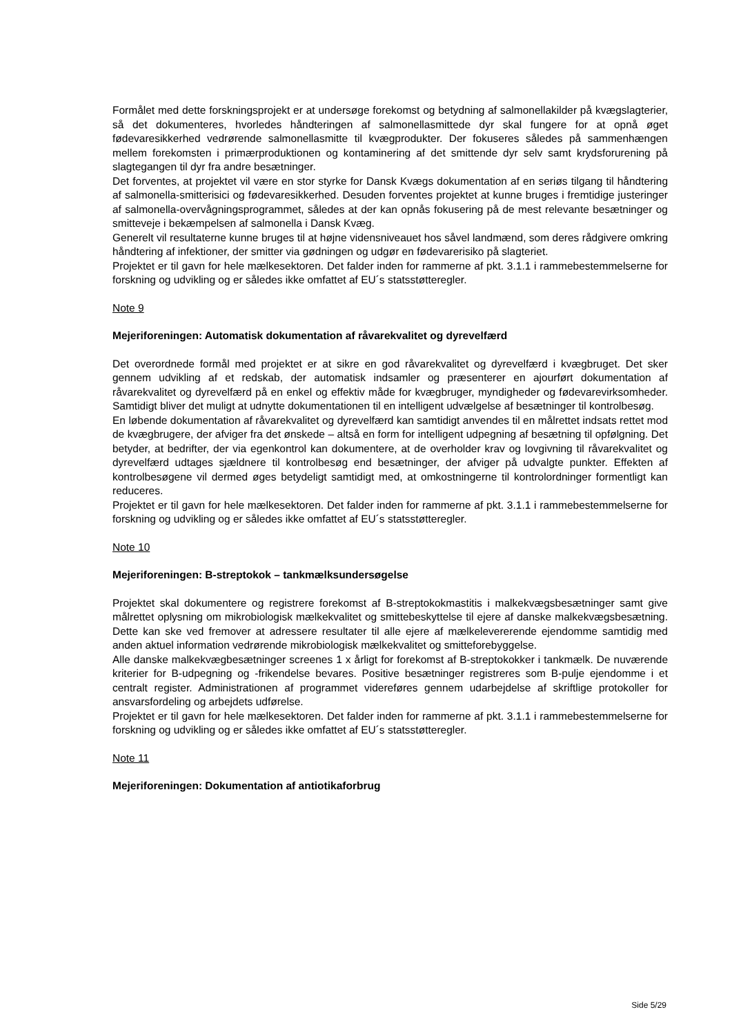Formålet med dette forskningsprojekt er at undersøge forekomst og betydning af salmonellakilder på kvægslagterier, så det dokumenteres, hvorledes håndteringen af salmonellasmittede dyr skal fungere for at opnå øget fødevaresikkerhed vedrørende salmonellasmitte til kvægprodukter. Der fokuseres således på sammenhængen mellem forekomsten i primærproduktionen og kontaminering af det smittende dyr selv samt krydsforurening på slagtegangen til dyr fra andre besætninger.
Det forventes, at projektet vil være en stor styrke for Dansk Kvægs dokumentation af en seriøs tilgang til håndtering af salmonella-smitterisici og fødevaresikkerhed. Desuden forventes projektet at kunne bruges i fremtidige justeringer af salmonella-overvågningsprogrammet, således at der kan opnås fokusering på de mest relevante besætninger og smitteveje i bekæmpelsen af salmonella i Dansk Kvæg.
Generelt vil resultaterne kunne bruges til at højne vidensniveauet hos såvel landmænd, som deres rådgivere omkring håndtering af infektioner, der smitter via gødningen og udgør en fødevarerisiko på slagteriet.
Projektet er til gavn for hele mælkesektoren. Det falder inden for rammerne af pkt. 3.1.1 i rammebestemmelserne for forskning og udvikling og er således ikke omfattet af EU´s statsstøtteregler.
Note 9
Mejeriforeningen: Automatisk dokumentation af råvarekvalitet og dyrevelfærd
Det overordnede formål med projektet er at sikre en god råvarekvalitet og dyrevelfærd i kvægbruget. Det sker gennem udvikling af et redskab, der automatisk indsamler og præsenterer en ajourført dokumentation af råvarekvalitet og dyrevelfærd på en enkel og effektiv måde for kvægbruger, myndigheder og fødevarevirksomheder. Samtidigt bliver det muligt at udnytte dokumentationen til en intelligent udvælgelse af besætninger til kontrolbesøg.
En løbende dokumentation af råvarekvalitet og dyrevelfærd kan samtidigt anvendes til en målrettet indsats rettet mod de kvægbrugere, der afviger fra det ønskede – altså en form for intelligent udpegning af besætning til opfølgning. Det betyder, at bedrifter, der via egenkontrol kan dokumentere, at de overholder krav og lovgivning til råvarekvalitet og dyrevelfærd udtages sjældnere til kontrolbesøg end besætninger, der afviger på udvalgte punkter. Effekten af kontrolbesøgene vil dermed øges betydeligt samtidigt med, at omkostningerne til kontrolordninger formentligt kan reduceres.
Projektet er til gavn for hele mælkesektoren. Det falder inden for rammerne af pkt. 3.1.1 i rammebestemmelserne for forskning og udvikling og er således ikke omfattet af EU´s statsstøtteregler.
Note 10
Mejeriforeningen: B-streptokok – tankmælksundersøgelse
Projektet skal dokumentere og registrere forekomst af B-streptokokmastitis i malkekvægsbesætninger samt give målrettet oplysning om mikrobiologisk mælkekvalitet og smittebeskyttelse til ejere af danske malkekvægsbesætning. Dette kan ske ved fremover at adressere resultater til alle ejere af mælkelevererende ejendomme samtidig med anden aktuel information vedrørende mikrobiologisk mælkekvalitet og smitteforebyggelse.
Alle danske malkekvægbesætninger screenes 1 x årligt for forekomst af B-streptokokker i tankmælk. De nuværende kriterier for B-udpegning og -frikendelse bevares. Positive besætninger registreres som B-pulje ejendomme i et centralt register. Administrationen af programmet videreføres gennem udarbejdelse af skriftlige protokoller for ansvarsfordeling og arbejdets udførelse.
Projektet er til gavn for hele mælkesektoren. Det falder inden for rammerne af pkt. 3.1.1 i rammebestemmelserne for forskning og udvikling og er således ikke omfattet af EU´s statsstøtteregler.
Note 11
Mejeriforeningen: Dokumentation af antiotikaforbrug
Side 5/29